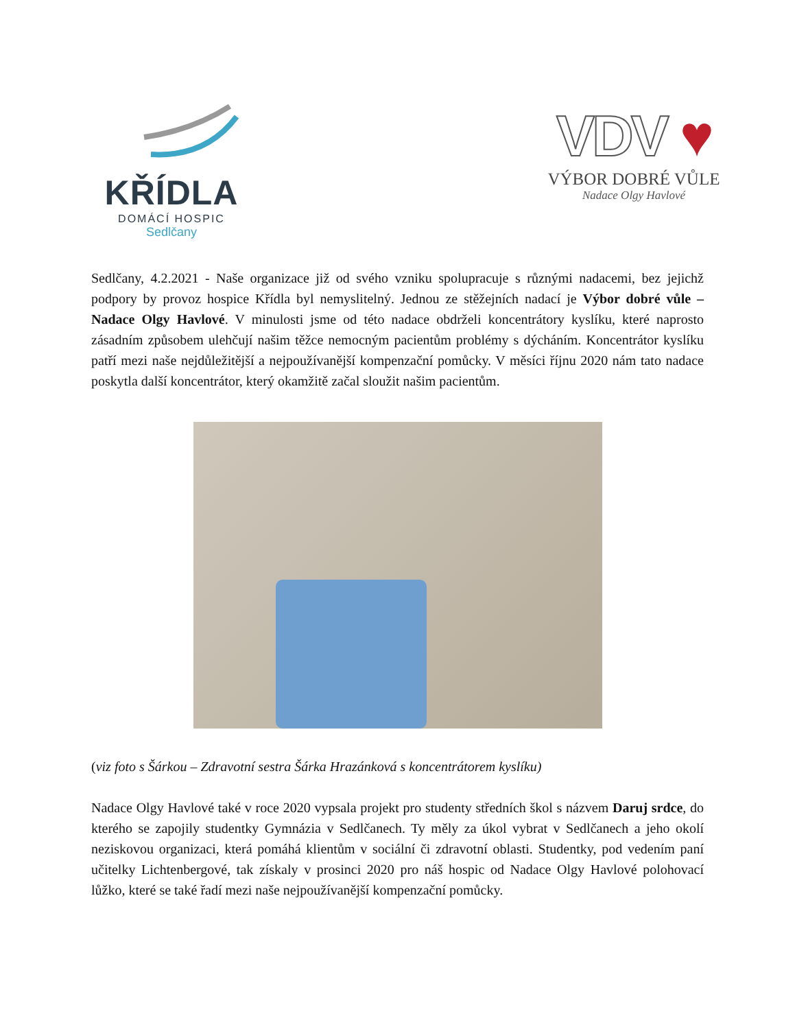KŘÍDLA
DOMÁCÍ HOSPIC
Sedlčany
VDV ♥
VÝBOR DOBRÉ VŮLE
Nadace Olgy Havlové
Sedlčany, 4.2.2021 - Naše organizace již od svého vzniku spolupracuje s různými nadacemi, bez jejichž podpory by provoz hospice Křídla byl nemyslitelný. Jednou ze stěžejních nadací je Výbor dobré vůle – Nadace Olgy Havlové. V minulosti jsme od této nadace obdrželi koncentrátory kyslíku, které naprosto zásadním způsobem ulehčují našim těžce nemocným pacientům problémy s dýcháním. Koncentrátor kyslíku patří mezi naše nejdůležitější a nejpoužívanější kompenzační pomůcky. V měsíci říjnu 2020 nám tato nadace poskytla další koncentrátor, který okamžitě začal sloužit našim pacientům.
(viz foto s Šárkou – Zdravotní sestra Šárka Hrazánková s koncentrátorem kyslíku)
Nadace Olgy Havlové také v roce 2020 vypsala projekt pro studenty středních škol s názvem Daruj srdce, do kterého se zapojily studentky Gymnázia v Sedlčanech. Ty měly za úkol vybrat v Sedlčanech a jeho okolí neziskovou organizaci, která pomáhá klientům v sociální či zdravotní oblasti. Studentky, pod vedením paní učitelky Lichtenbergové, tak získaly v prosinci 2020 pro náš hospic od Nadace Olgy Havlové polohovací lůžko, které se také řadí mezi naše nejpoužívanější kompenzační pomůcky.